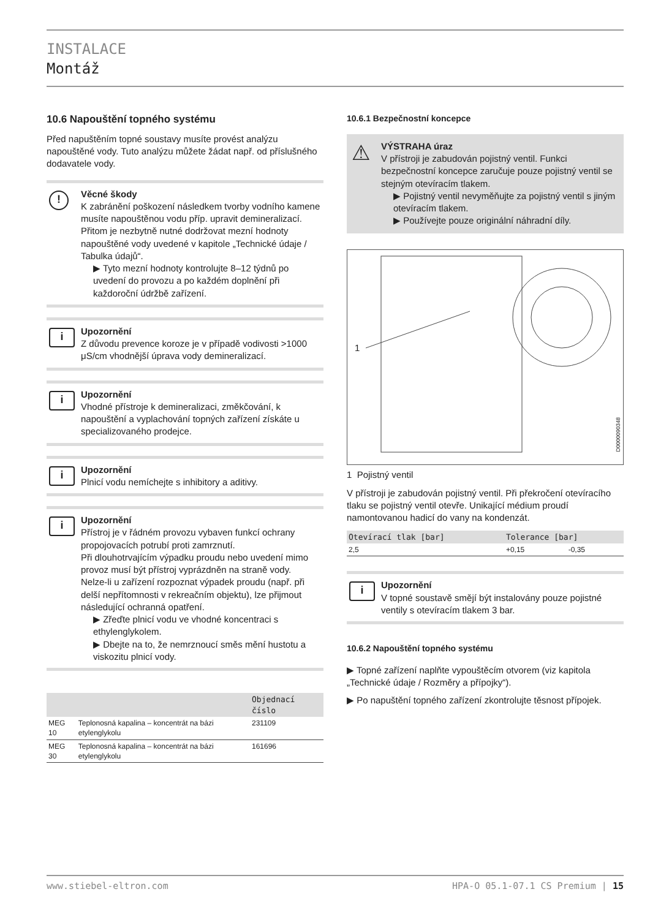INSTALACE
Montáž
10.6 Napouštění topného systému
Před napuštěním topné soustavy musíte provést analýzu napouštěné vody. Tuto analýzu můžete žádat např. od příslušného dodavatele vody.
!
Věcné škody
K zabránění poškození následkem tvorby vodního kamene musíte napouštěnou vodu příp. upravit demineralizací. Přitom je nezbytně nutné dodržovat mezní hodnoty napouštěné vody uvedené v kapitole „Technické údaje / Tabulka údajů“.
Tyto mezní hodnoty kontrolujte 8–12 týdnů po uvedení do provozu a po každém doplnění při každoroční údržbě zařízení.
i
Upozornění
Z důvodu prevence koroze je v případě vodivosti >1000 μS/cm vhodnější úprava vody demineralizací.
i
Upozornění
Vhodné přístroje k demineralizaci, změkčování, k napouštění a vyplachování topných zařízení získáte u specializovaného prodejce.
i
Upozornění
Plnicí vodu nemíchejte s inhibitory a aditivy.
i
Upozornění
Přístroj je v řádném provozu vybaven funkcí ochrany propojovacích potrubí proti zamrznutí.
Při dlouhotrvajícím výpadku proudu nebo uvedení mimo provoz musí být přístroj vyprázdněn na straně vody.
Nelze-li u zařízení rozpoznat výpadek proudu (např. při delší nepřítomnosti v rekreačním objektu), lze přijmout následující ochranná opatření.
Zřeďte plnicí vodu ve vhodné koncentraci s ethylenglykolem.
Dbejte na to, že nemrznoucí směs mění hustotu a viskozitu plnicí vody.
| | | Objednací číslo |
| --- | --- | --- |
| MEG 10 | Teplonosná kapalina – koncentrát na bázi etylenglykolu | 231109 |
| MEG 30 | Teplonosná kapalina – koncentrát na bázi etylenglykolu | 161696 |
10.6.1 Bezpečnostní koncepce
⚠
VÝSTRAHA úraz
V přístroji je zabudován pojistný ventil. Funkci bezpečnostní koncepce zaručuje pouze pojistný ventil se stejným otevíracím tlakem.
Pojistný ventil nevyměňujte za pojistný ventil s jiným otevíracím tlakem.
Používejte pouze originální náhradní díly.
1
D0000090348
1 Pojistný ventil
V přístroji je zabudován pojistný ventil. Při překročení otevíracího tlaku se pojistný ventil otevře. Unikající médium proudí namontovanou hadicí do vany na kondenzát.
| Otevírací tlak [bar] | Tolerance [bar] | |
| --- | --- | --- |
| 2,5 | +0,15 | -0,35 |
i
Upozornění
V topné soustavě smějí být instalovány pouze pojistné ventily s otevíracím tlakem 3 bar.
10.6.2 Napouštění topného systému
Topné zařízení naplňte vypouštěcím otvorem (viz kapitola „Technické údaje / Rozměry a přípojky“).
Po napuštění topného zařízení zkontrolujte těsnost přípojek.
www.stiebel-eltron.com HPA-O 05.1-07.1 CS Premium | 15